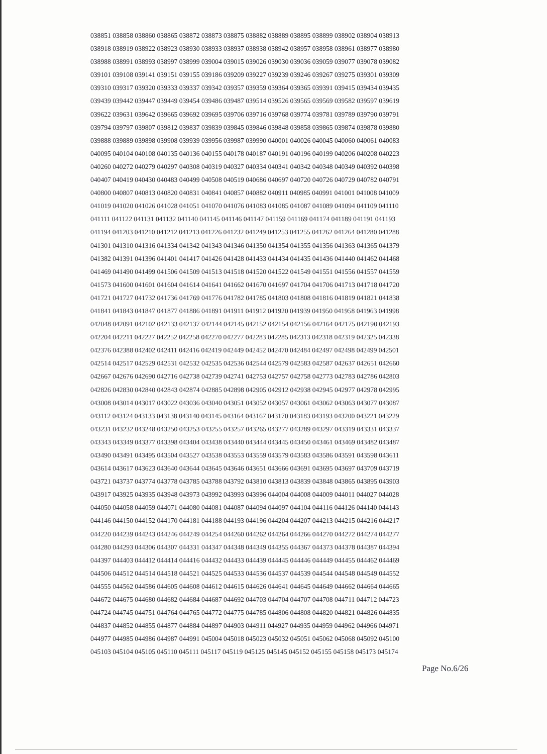038851 038858 038860 038865 038872 038873 038875 038882 038889 038895 038899 038902 038904 038913
038918 038919 038922 038923 038930 038933 038937 038938 038942 038957 038958 038961 038977 038980
038988 038991 038993 038997 038999 039004 039015 039026 039030 039036 039059 039077 039078 039082
039101 039108 039141 039151 039155 039186 039209 039227 039239 039246 039267 039275 039301 039309
039310 039317 039320 039333 039337 039342 039357 039359 039364 039365 039391 039415 039434 039435
039439 039442 039447 039449 039454 039486 039487 039514 039526 039565 039569 039582 039597 039619
039622 039631 039642 039665 039692 039695 039706 039716 039768 039774 039781 039789 039790 039791
039794 039797 039807 039812 039837 039839 039845 039846 039848 039858 039865 039874 039878 039880
039888 039889 039898 039908 039939 039956 039987 039990 040001 040026 040045 040060 040061 040083
040095 040104 040108 040135 040136 040155 040178 040187 040191 040196 040199 040206 040208 040223
040260 040272 040279 040297 040308 040319 040327 040334 040341 040342 040348 040349 040392 040398
040407 040419 040430 040483 040499 040508 040519 040686 040697 040720 040726 040729 040782 040791
040800 040807 040813 040820 040831 040841 040857 040882 040911 040985 040991 041001 041008 041009
041019 041020 041026 041028 041051 041070 041076 041083 041085 041087 041089 041094 041109 041110
041111 041122 041131 041132 041140 041145 041146 041147 041159 041169 041174 041189 041191 041193
041194 041203 041210 041212 041213 041226 041232 041249 041253 041255 041262 041264 041280 041288
041301 041310 041316 041334 041342 041343 041346 041350 041354 041355 041356 041363 041365 041379
041382 041391 041396 041401 041417 041426 041428 041433 041434 041435 041436 041440 041462 041468
041469 041490 041499 041506 041509 041513 041518 041520 041522 041549 041551 041556 041557 041559
041573 041600 041601 041604 041614 041641 041662 041670 041697 041704 041706 041713 041718 041720
041721 041727 041732 041736 041769 041776 041782 041785 041803 041808 041816 041819 041821 041838
041841 041843 041847 041877 041886 041891 041911 041912 041920 041939 041950 041958 041963 041998
042048 042091 042102 042133 042137 042144 042145 042152 042154 042156 042164 042175 042190 042193
042204 042211 042227 042252 042258 042270 042277 042283 042285 042313 042318 042319 042325 042338
042376 042388 042402 042411 042416 042419 042449 042452 042470 042484 042497 042498 042499 042501
042514 042517 042529 042531 042532 042535 042536 042544 042579 042583 042587 042637 042651 042660
042667 042676 042690 042716 042738 042739 042741 042753 042757 042758 042773 042783 042786 042803
042826 042830 042840 042843 042874 042885 042898 042905 042912 042938 042945 042977 042978 042995
043008 043014 043017 043022 043036 043040 043051 043052 043057 043061 043062 043063 043077 043087
043112 043124 043133 043138 043140 043145 043164 043167 043170 043183 043193 043200 043221 043229
043231 043232 043248 043250 043253 043255 043257 043265 043277 043289 043297 043319 043331 043337
043343 043349 043377 043398 043404 043438 043440 043444 043445 043450 043461 043469 043482 043487
043490 043491 043495 043504 043527 043538 043553 043559 043579 043583 043586 043591 043598 043611
043614 043617 043623 043640 043644 043645 043646 043651 043666 043691 043695 043697 043709 043719
043721 043737 043774 043778 043785 043788 043792 043810 043813 043839 043848 043865 043895 043903
043917 043925 043935 043948 043973 043992 043993 043996 044004 044008 044009 044011 044027 044028
044050 044058 044059 044071 044080 044081 044087 044094 044097 044104 044116 044126 044140 044143
044146 044150 044152 044170 044181 044188 044193 044196 044204 044207 044213 044215 044216 044217
044220 044239 044243 044246 044249 044254 044260 044262 044264 044266 044270 044272 044274 044277
044280 044293 044306 044307 044331 044347 044348 044349 044355 044367 044373 044378 044387 044394
044397 044403 044412 044414 044416 044432 044433 044439 044445 044446 044449 044455 044462 044469
044506 044512 044514 044518 044521 044525 044533 044536 044537 044539 044544 044548 044549 044552
044555 044562 044586 044605 044608 044612 044615 044626 044641 044645 044649 044662 044664 044665
044672 044675 044680 044682 044684 044687 044692 044703 044704 044707 044708 044711 044712 044723
044724 044745 044751 044764 044765 044772 044775 044785 044806 044808 044820 044821 044826 044835
044837 044852 044855 044877 044884 044897 044903 044911 044927 044935 044959 044962 044966 044971
044977 044985 044986 044987 044991 045004 045018 045023 045032 045051 045062 045068 045092 045100
045103 045104 045105 045110 045111 045117 045119 045125 045145 045152 045155 045158 045173 045174
Page No.6/26